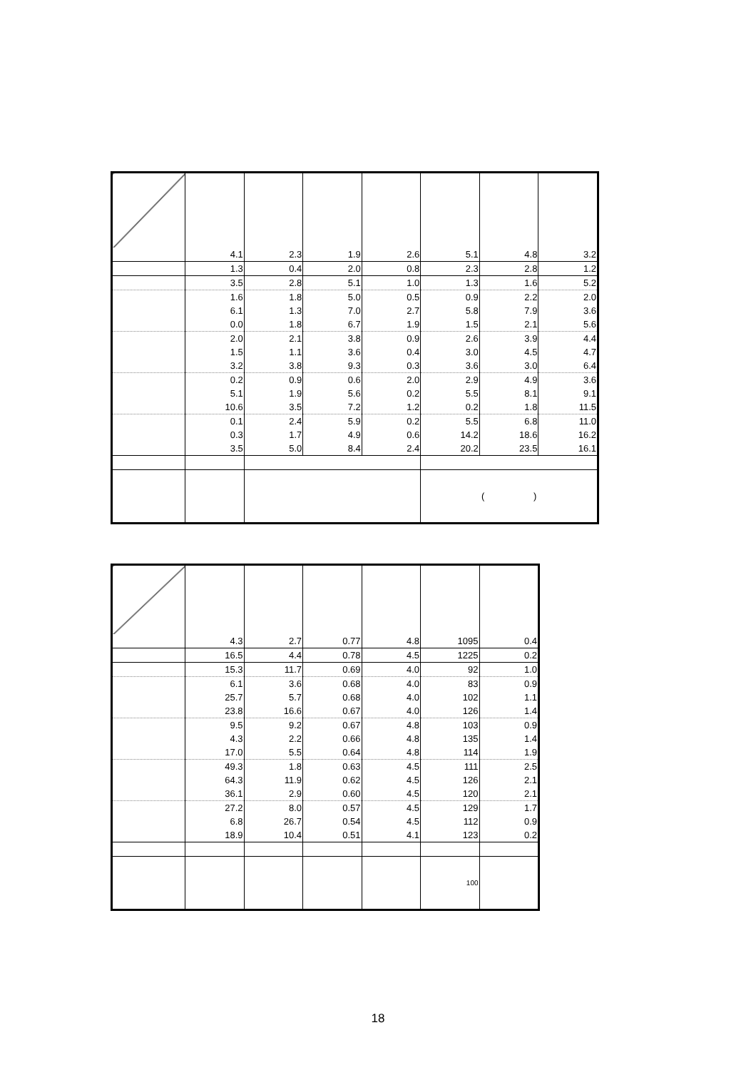| | 4.1 | 2.3 | 1.9 | 2.6 | 5.1 | 4.8 | 3.2 |
| | 1.3 | 0.4 | 2.0 | 0.8 | 2.3 | 2.8 | 1.2 |
| | 3.5 | 2.8 | 5.1 | 1.0 | 1.3 | 1.6 | 5.2 |
| | 1.6 | 1.8 | 5.0 | 0.5 | 0.9 | 2.2 | 2.0 |
| | 6.1 | 1.3 | 7.0 | 2.7 | 5.8 | 7.9 | 3.6 |
| | 0.0 | 1.8 | 6.7 | 1.9 | 1.5 | 2.1 | 5.6 |
| | 2.0 | 2.1 | 3.8 | 0.9 | 2.6 | 3.9 | 4.4 |
| | 1.5 | 1.1 | 3.6 | 0.4 | 3.0 | 4.5 | 4.7 |
| | 3.2 | 3.8 | 9.3 | 0.3 | 3.6 | 3.0 | 6.4 |
| | 0.2 | 0.9 | 0.6 | 2.0 | 2.9 | 4.9 | 3.6 |
| | 5.1 | 1.9 | 5.6 | 0.2 | 5.5 | 8.1 | 9.1 |
| | 10.6 | 3.5 | 7.2 | 1.2 | 0.2 | 1.8 | 11.5 |
| | 0.1 | 2.4 | 5.9 | 0.2 | 5.5 | 6.8 | 11.0 |
| | 0.3 | 1.7 | 4.9 | 0.6 | 14.2 | 18.6 | 16.2 |
| | 3.5 | 5.0 | 8.4 | 2.4 | 20.2 | 23.5 | 16.1 |
| | | | | | ( ) | | |
| | 4.3 | 2.7 | 0.77 | 4.8 | 1095 | 0.4 |
| | 16.5 | 4.4 | 0.78 | 4.5 | 1225 | 0.2 |
| | 15.3 | 11.7 | 0.69 | 4.0 | 92 | 1.0 |
| | 6.1 | 3.6 | 0.68 | 4.0 | 83 | 0.9 |
| | 25.7 | 5.7 | 0.68 | 4.0 | 102 | 1.1 |
| | 23.8 | 16.6 | 0.67 | 4.0 | 126 | 1.4 |
| | 9.5 | 9.2 | 0.67 | 4.8 | 103 | 0.9 |
| | 4.3 | 2.2 | 0.66 | 4.8 | 135 | 1.4 |
| | 17.0 | 5.5 | 0.64 | 4.8 | 114 | 1.9 |
| | 49.3 | 1.8 | 0.63 | 4.5 | 111 | 2.5 |
| | 64.3 | 11.9 | 0.62 | 4.5 | 126 | 2.1 |
| | 36.1 | 2.9 | 0.60 | 4.5 | 120 | 2.1 |
| | 27.2 | 8.0 | 0.57 | 4.5 | 129 | 1.7 |
| | 6.8 | 26.7 | 0.54 | 4.5 | 112 | 0.9 |
| | 18.9 | 10.4 | 0.51 | 4.1 | 123 | 0.2 |
| | | | | | 100 | |
18